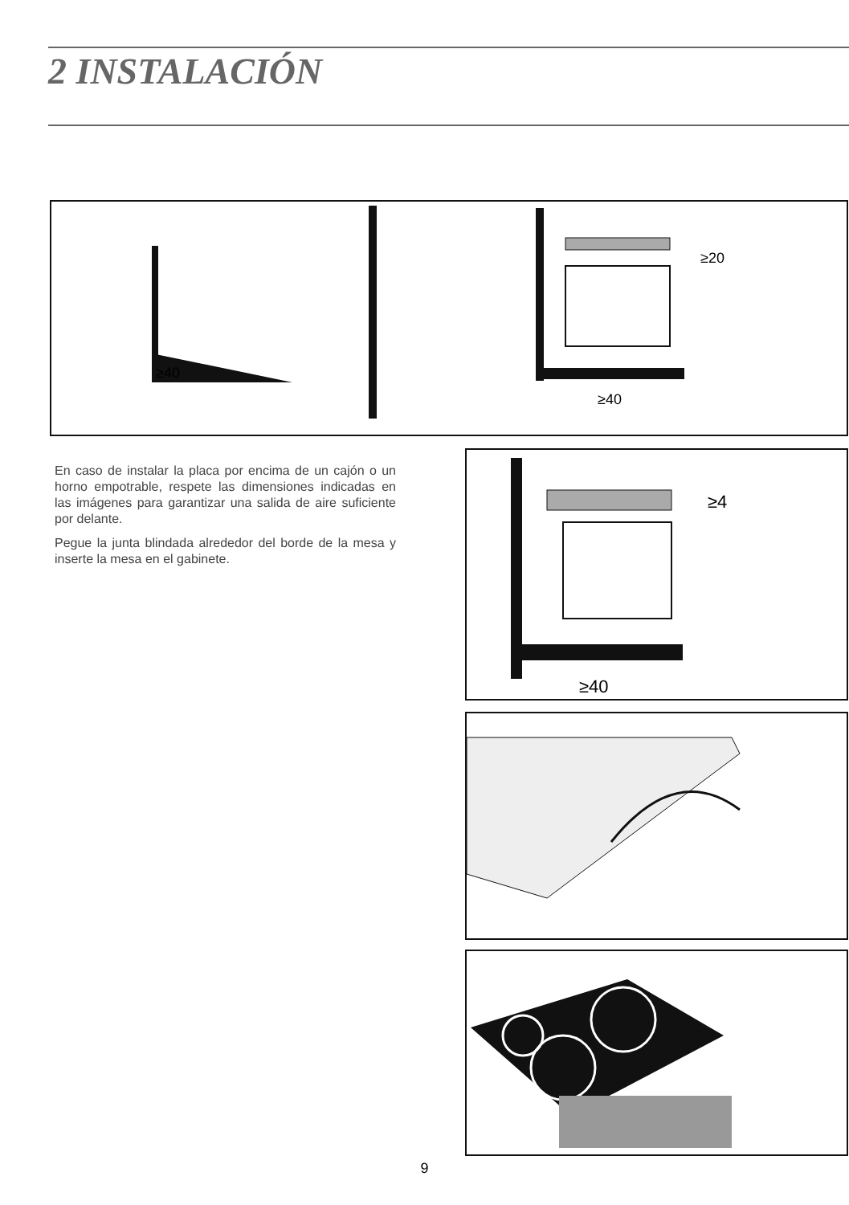2 INSTALACIÓN
≥40
≥20
≥40
En caso de instalar la placa por encima de un cajón o un horno empotrable, respete las dimensiones indicadas en las imágenes para garantizar una salida de aire suficiente por delante.
Pegue la junta blindada alrededor del borde de la mesa y inserte la mesa en el gabinete.
≥4
≥40
9